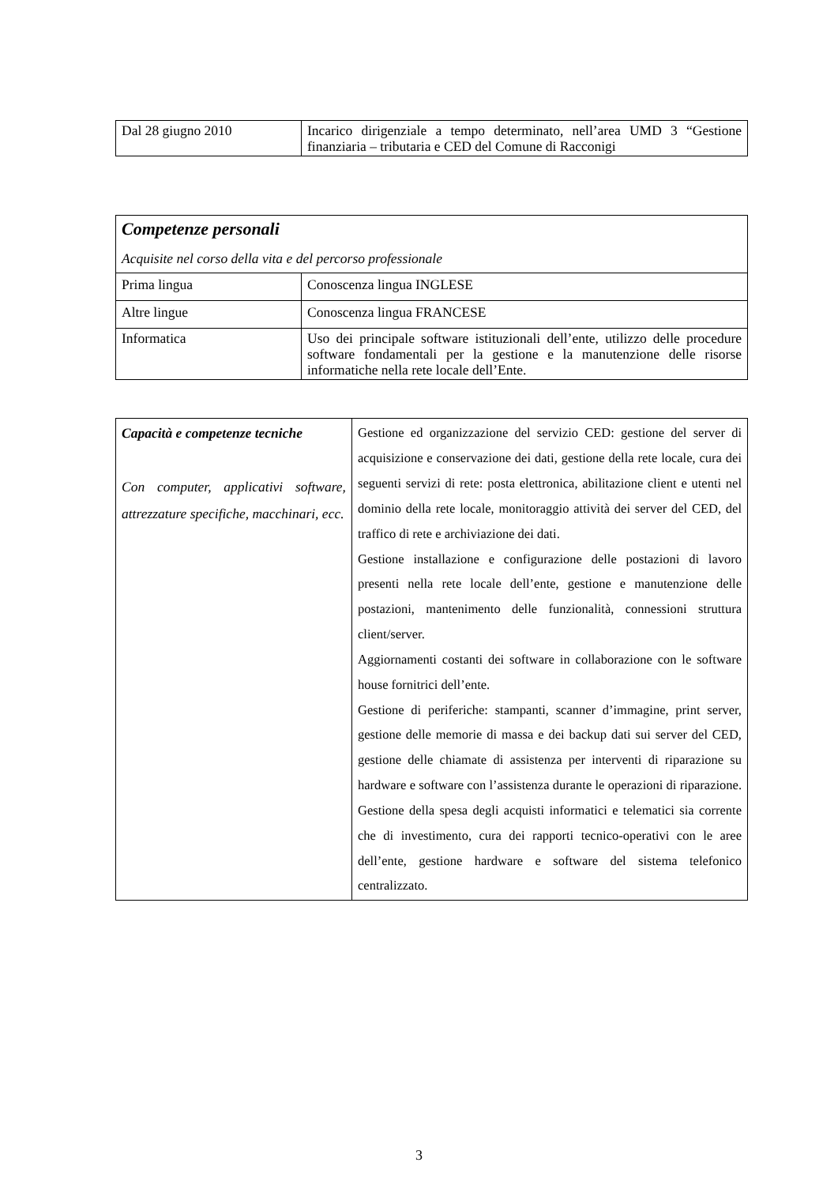| Dal 28 giugno 2010 | Incarico dirigenziale a tempo determinato, nell’area UMD 3 “Gestione finanziaria – tributaria e CED del Comune di Racconigi |
| Competenze personali Acquisite nel corso della vita e del percorso professionale | |
| Prima lingua | Conoscenza lingua INGLESE |
| Altre lingue | Conoscenza lingua FRANCESE |
| Informatica | Uso dei principale software istituzionali dell’ente, utilizzo delle procedure software fondamentali per la gestione e la manutenzione delle risorse informatiche nella rete locale dell’Ente. |
| Capacità e competenze tecniche Con computer, applicativi software, attrezzature specifiche, macchinari, ecc. | Gestione ed organizzazione del servizio CED: gestione del server di acquisizione e conservazione dei dati, gestione della rete locale, cura dei seguenti servizi di rete: posta elettronica, abilitazione client e utenti nel dominio della rete locale, monitoraggio attività dei server del CED, del traffico di rete e archiviazione dei dati. Gestione installazione e configurazione delle postazioni di lavoro presenti nella rete locale dell’ente, gestione e manutenzione delle postazioni, mantenimento delle funzionalità, connessioni struttura client/server. Aggiornamenti costanti dei software in collaborazione con le software house fornitrici dell’ente. Gestione di periferiche: stampanti, scanner d’immagine, print server, gestione delle memorie di massa e dei backup dati sui server del CED, gestione delle chiamate di assistenza per interventi di riparazione su hardware e software con l’assistenza durante le operazioni di riparazione. Gestione della spesa degli acquisti informatici e telematici sia corrente che di investimento, cura dei rapporti tecnico-operativi con le aree dell’ente, gestione hardware e software del sistema telefonico centralizzato. |
3